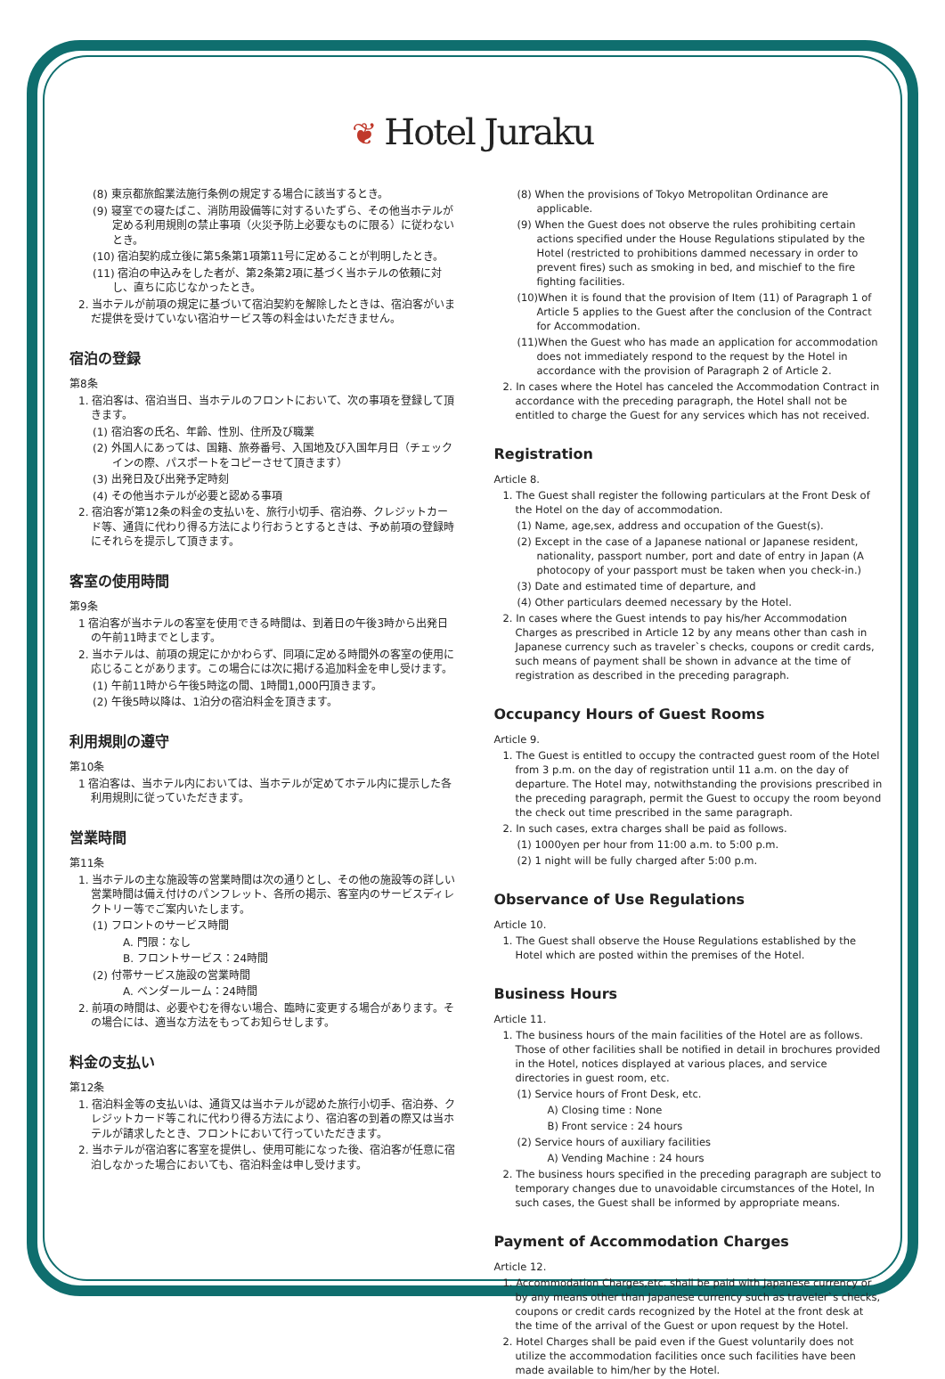❦ Hotel Juraku
(8) 東京都旅館業法施行条例の規定する場合に該当するとき。
(9) 寝室での寝たばこ、消防用設備等に対するいたずら、その他当ホテルが定める利用規則の禁止事項（火災予防上必要なものに限る）に従わないとき。
(10) 宿泊契約成立後に第5条第1項第11号に定めることが判明したとき。
(11) 宿泊の申込みをした者が、第2条第2項に基づく当ホテルの依頼に対し、直ちに応じなかったとき。
2. 当ホテルが前項の規定に基づいて宿泊契約を解除したときは、宿泊客がいまだ提供を受けていない宿泊サービス等の料金はいただきません。
宿泊の登録
第8条
1. 宿泊客は、宿泊当日、当ホテルのフロントにおいて、次の事項を登録して頂きます。
(1) 宿泊客の氏名、年齢、性別、住所及び職業
(2) 外国人にあっては、国籍、旅券番号、入国地及び入国年月日（チェックインの際、パスポートをコピーさせて頂きます）
(3) 出発日及び出発予定時刻
(4) その他当ホテルが必要と認める事項
2. 宿泊客が第12条の料金の支払いを、旅行小切手、宿泊券、クレジットカード等、通貨に代わり得る方法により行おうとするときは、予め前項の登録時にそれらを提示して頂きます。
客室の使用時間
第9条
1 宿泊客が当ホテルの客室を使用できる時間は、到着日の午後3時から出発日の午前11時までとします。
2. 当ホテルは、前項の規定にかかわらず、同項に定める時間外の客室の使用に応じることがあります。この場合には次に掲げる追加料金を申し受けます。
(1) 午前11時から午後5時迄の間、1時間1,000円頂きます。
(2) 午後5時以降は、1泊分の宿泊料金を頂きます。
利用規則の遵守
第10条
1 宿泊客は、当ホテル内においては、当ホテルが定めてホテル内に提示した各利用規則に従っていただきます。
営業時間
第11条
1. 当ホテルの主な施設等の営業時間は次の通りとし、その他の施設等の詳しい営業時間は備え付けのパンフレット、各所の掲示、客室内のサービスディレクトリー等でご案内いたします。
(1) フロントのサービス時間
A. 門限：なし
B. フロントサービス：24時間
(2) 付帯サービス施設の営業時間
A. ベンダールーム：24時間
2. 前項の時間は、必要やむを得ない場合、臨時に変更する場合があります。その場合には、適当な方法をもってお知らせします。
料金の支払い
第12条
1. 宿泊料金等の支払いは、通貨又は当ホテルが認めた旅行小切手、宿泊券、クレジットカード等これに代わり得る方法により、宿泊客の到着の際又は当ホテルが請求したとき、フロントにおいて行っていただきます。
2. 当ホテルが宿泊客に客室を提供し、使用可能になった後、宿泊客が任意に宿泊しなかった場合においても、宿泊料金は申し受けます。
(8) When the provisions of Tokyo Metropolitan Ordinance are applicable.
(9) When the Guest does not observe the rules prohibiting certain actions specified under the House Regulations stipulated by the Hotel (restricted to prohibitions dammed necessary in order to prevent fires) such as smoking in bed, and mischief to the fire fighting facilities.
(10)When it is found that the provision of Item (11) of Paragraph 1 of Article 5 applies to the Guest after the conclusion of the Contract for Accommodation.
(11)When the Guest who has made an application for accommodation does not immediately respond to the request by the Hotel in accordance with the provision of Paragraph 2 of Article 2.
2. In cases where the Hotel has canceled the Accommodation Contract in accordance with the preceding paragraph, the Hotel shall not be entitled to charge the Guest for any services which has not received.
Registration
Article 8.
1. The Guest shall register the following particulars at the Front Desk of the Hotel on the day of accommodation.
(1) Name, age,sex, address and occupation of the Guest(s).
(2) Except in the case of a Japanese national or Japanese resident, nationality, passport number, port and date of entry in Japan (A photocopy of your passport must be taken when you check-in.)
(3) Date and estimated time of departure, and
(4) Other particulars deemed necessary by the Hotel.
2. In cases where the Guest intends to pay his/her Accommodation Charges as prescribed in Article 12 by any means other than cash in Japanese currency such as traveler`s checks, coupons or credit cards, such means of payment shall be shown in advance at the time of registration as described in the preceding paragraph.
Occupancy Hours of Guest Rooms
Article 9.
1. The Guest is entitled to occupy the contracted guest room of the Hotel from 3 p.m. on the day of registration until 11 a.m. on the day of departure. The Hotel may, notwithstanding the provisions prescribed in the preceding paragraph, permit the Guest to occupy the room beyond the check out time prescribed in the same paragraph.
2. In such cases, extra charges shall be paid as follows.
(1) 1000yen per hour from 11:00 a.m. to 5:00 p.m.
(2) 1 night will be fully charged after 5:00 p.m.
Observance of Use Regulations
Article 10.
1. The Guest shall observe the House Regulations established by the Hotel which are posted within the premises of the Hotel.
Business Hours
Article 11.
1. The business hours of the main facilities of the Hotel are as follows. Those of other facilities shall be notified in detail in brochures provided in the Hotel, notices displayed at various places, and service directories in guest room, etc.
(1) Service hours of Front Desk, etc.
A) Closing time : None
B) Front service : 24 hours
(2) Service hours of auxiliary facilities
A) Vending Machine : 24 hours
2. The business hours specified in the preceding paragraph are subject to temporary changes due to unavoidable circumstances of the Hotel, In such cases, the Guest shall be informed by appropriate means.
Payment of Accommodation Charges
Article 12.
1. Accommodation Charges,etc. shall be paid with Japanese currency or by any means other than Japanese currency such as traveler`s checks, coupons or credit cards recognized by the Hotel at the front desk at the time of the arrival of the Guest or upon request by the Hotel.
2. Hotel Charges shall be paid even if the Guest voluntarily does not utilize the accommodation facilities once such facilities have been made available to him/her by the Hotel.